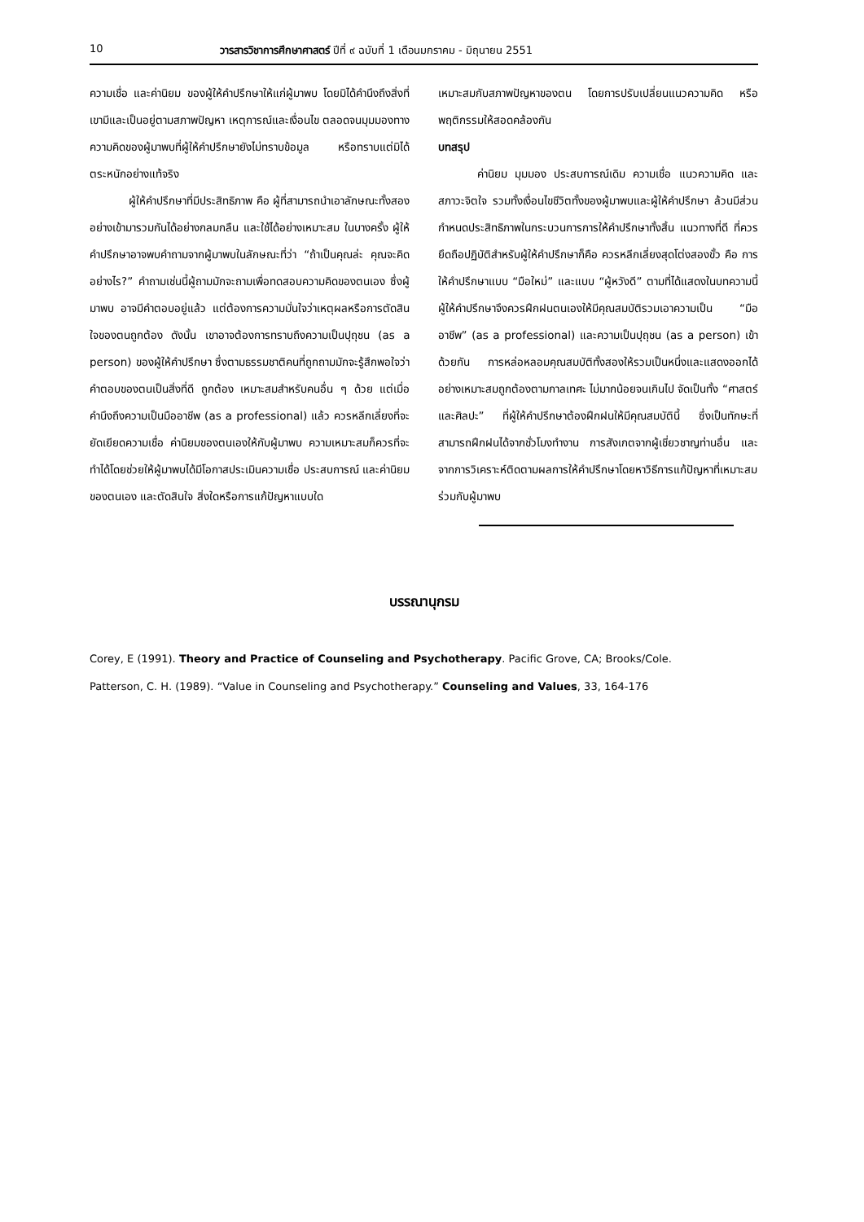10 วารสารวิชาการศึกษาศาสตร์ ปีที่ ๙ ฉบับที่ 1 เดือนมกราคม - มิถุนายน 2551
ความเชื่อ และค่านิยม ของผู้ให้คำปรึกษาให้แก่ผู้มาพบ โดยมิได้คำนึงถึงสิ่งที่เขามีและเป็นอยู่ตามสภาพปัญหา เหตุการณ์และเงื่อนไข ตลอดจนมุมมองทางความคิดของผู้มาพบที่ผู้ให้คำปรึกษายังไม่ทราบข้อมูล หรือทราบแต่มิได้ตระหนักอย่างแท้จริง
ผู้ให้คำปรึกษาที่มีประสิทธิภาพ คือ ผู้ที่สามารถนำเอาลักษณะทั้งสองอย่างเข้ามารวมกันได้อย่างกลมกลืน และใช้ได้อย่างเหมาะสม ในบางครั้ง ผู้ให้คำปรึกษาอาจพบคำถามจากผู้มาพบในลักษณะที่ว่า “ถ้าเป็นคุณล่ะ คุณจะคิดอย่างไร?” คำถามเช่นนี้ผู้ถามมักจะถามเพื่อทดสอบความคิดของตนเอง ซึ่งผู้มาพบ อาจมีคำตอบอยู่แล้ว แต่ต้องการความมั่นใจว่าเหตุผลหรือการตัดสินใจของตนถูกต้อง ดังนั้น เขาอาจต้องการทราบถึงความเป็นปุถุชน (as a person) ของผู้ให้คำปรึกษา ซึ่งตามธรรมชาติคนที่ถูกถามมักจะรู้สึกพอใจว่าคำตอบของตนเป็นสิ่งที่ดี ถูกต้อง เหมาะสมสำหรับคนอื่น ๆ ด้วย แต่เมื่อคำนึงถึงความเป็นมืออาชีพ (as a professional) แล้ว ควรหลีกเลี่ยงที่จะยัดเยียดความเชื่อ ค่านิยมของตนเองให้กับผู้มาพบ ความเหมาะสมก็ควรที่จะทำได้โดยช่วยให้ผู้มาพบได้มีโอกาสประเมินความเชื่อ ประสบการณ์ และค่านิยมของตนเอง และตัดสินใจ สิ่งใดหรือการแก้ปัญหาแบบใด
เหมาะสมกับสภาพปัญหาของตน โดยการปรับเปลี่ยนแนวความคิด หรือพฤติกรรมให้สอดคล้องกัน
บทสรุป
ค่านิยม มุมมอง ประสบการณ์เดิม ความเชื่อ แนวความคิด และสภาวะจิตใจ รวมทั้งเงื่อนไขชีวิตทั้งของผู้มาพบและผู้ให้คำปรึกษา ล้วนมีส่วนกำหนดประสิทธิภาพในกระบวนการการให้คำปรึกษาทั้งสิ้น แนวทางที่ดี ที่ควรยึดถือปฏิบัติสำหรับผู้ให้คำปรึกษาก็คือ ควรหลีกเลี่ยงสุดโต่งสองขั้ว คือ การให้คำปรึกษาแบบ “มือใหม่” และแบบ “ผู้หวังดี” ตามที่ได้แสดงในบทความนี้ ผู้ให้คำปรึกษาจึงควรฝึกฝนตนเองให้มีคุณสมบัติรวมเอาความเป็น “มืออาชีพ” (as a professional) และความเป็นปุถุชน (as a person) เข้าด้วยกัน การหล่อหลอมคุณสมบัติทั้งสองให้รวมเป็นหนึ่งและแสดงออกได้อย่างเหมาะสมถูกต้องตามกาลเทศะ ไม่มากน้อยจนเกินไป จัดเป็นทั้ง “ศาสตร์และศิลปะ” ที่ผู้ให้คำปรึกษาต้องฝึกฝนให้มีคุณสมบัตินี้ ซึ่งเป็นทักษะที่สามารถฝึกฝนได้จากชั่วโมงทำงาน การสังเกตจากผู้เชี่ยวชาญท่านอื่น และจากการวิเคราะห์ติดตามผลการให้คำปรึกษาโดยหาวิธีการแก้ปัญหาที่เหมาะสมร่วมกับผู้มาพบ
บรรณานุกรม
Corey, E (1991). Theory and Practice of Counseling and Psychotherapy. Pacific Grove, CA; Brooks/Cole.
Patterson, C. H. (1989). “Value in Counseling and Psychotherapy.” Counseling and Values, 33, 164-176